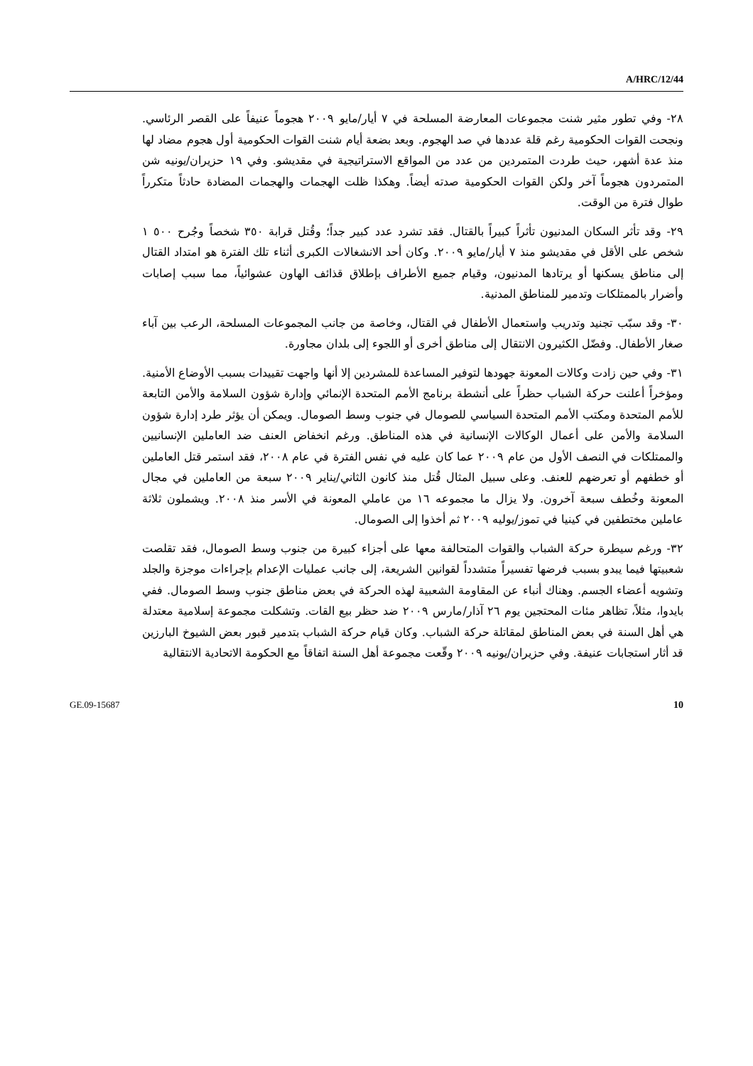A/HRC/12/44
٢٨- وفي تطور مثير شنت مجموعات المعارضة المسلحة في ٧ أيار/مايو ٢٠٠٩ هجوماً عنيفاً على القصر الرئاسي. ونجحت القوات الحكومية رغم قلة عددها في صد الهجوم. وبعد بضعة أيام شنت القوات الحكومية أول هجوم مضاد لها منذ عدة أشهر، حيث طردت المتمردين من عدد من المواقع الاستراتيجية في مقديشو. وفي ١٩ حزيران/يونيه شن المتمردون هجوماً آخر ولكن القوات الحكومية صدته أيضاً. وهكذا ظلت الهجمات والهجمات المضادة حادثاً متكرراً طوال فترة من الوقت.
٢٩- وقد تأثر السكان المدنيون تأثراً كبيراً بالقتال. فقد تشرد عدد كبير جداً؛ وقُتل قرابة ٣٥٠ شخصاً وجُرح ٥٠٠ ١ شخص على الأقل في مقديشو منذ ٧ أيار/مايو ٢٠٠٩. وكان أحد الانشغالات الكبرى أثناء تلك الفترة هو امتداد القتال إلى مناطق يسكنها أو يرتادها المدنيون، وقيام جميع الأطراف بإطلاق قذائف الهاون عشوائياً، مما سبب إصابات وأضرار بالممتلكات وتدمير للمناطق المدنية.
٣٠- وقد سبّب تجنيد وتدريب واستعمال الأطفال في القتال، وخاصة من جانب المجموعات المسلحة، الرعب بين آباء صغار الأطفال. وفضّل الكثيرون الانتقال إلى مناطق أخرى أو اللجوء إلى بلدان مجاورة.
٣١- وفي حين زادت وكالات المعونة جهودها لتوفير المساعدة للمشردين إلا أنها واجهت تقييدات بسبب الأوضاع الأمنية. ومؤخراً أعلنت حركة الشباب حظراً على أنشطة برنامج الأمم المتحدة الإنمائي وإدارة شؤون السلامة والأمن التابعة للأمم المتحدة ومكتب الأمم المتحدة السياسي للصومال في جنوب وسط الصومال. ويمكن أن يؤثر طرد إدارة شؤون السلامة والأمن على أعمال الوكالات الإنسانية في هذه المناطق. ورغم انخفاض العنف ضد العاملين الإنسانيين والممتلكات في النصف الأول من عام ٢٠٠٩ عما كان عليه في نفس الفترة في عام ٢٠٠٨، فقد استمر قتل العاملين أو خطفهم أو تعرضهم للعنف. وعلى سبيل المثال قُتل منذ كانون الثاني/يناير ٢٠٠٩ سبعة من العاملين في مجال المعونة وخُطف سبعة آخرون. ولا يزال ما مجموعه ١٦ من عاملي المعونة في الأسر منذ ٢٠٠٨. ويشملون ثلاثة عاملين مختطفين في كينيا في تموز/يوليه ٢٠٠٩ ثم أخذوا إلى الصومال.
٣٢- ورغم سيطرة حركة الشباب والقوات المتحالفة معها على أجزاء كبيرة من جنوب وسط الصومال، فقد تقلصت شعبيتها فيما يبدو بسبب فرضها تفسيراً متشدداً لقوانين الشريعة، إلى جانب عمليات الإعدام بإجراءات موجزة والجلد وتشويه أعضاء الجسم. وهناك أنباء عن المقاومة الشعبية لهذه الحركة في بعض مناطق جنوب وسط الصومال. ففي بايدوا، مثلاً، تظاهر مئات المحتجين يوم ٢٦ آذار/مارس ٢٠٠٩ ضد حظر بيع القات. وتشكلت مجموعة إسلامية معتدلة هي أهل السنة في بعض المناطق لمقاتلة حركة الشباب. وكان قيام حركة الشباب بتدمير قبور بعض الشيوخ البارزين قد أثار استجابات عنيفة. وفي حزيران/يونيه ٢٠٠٩ وقّعت مجموعة أهل السنة اتفاقاً مع الحكومة الاتحادية الانتقالية
GE.09-15687 10